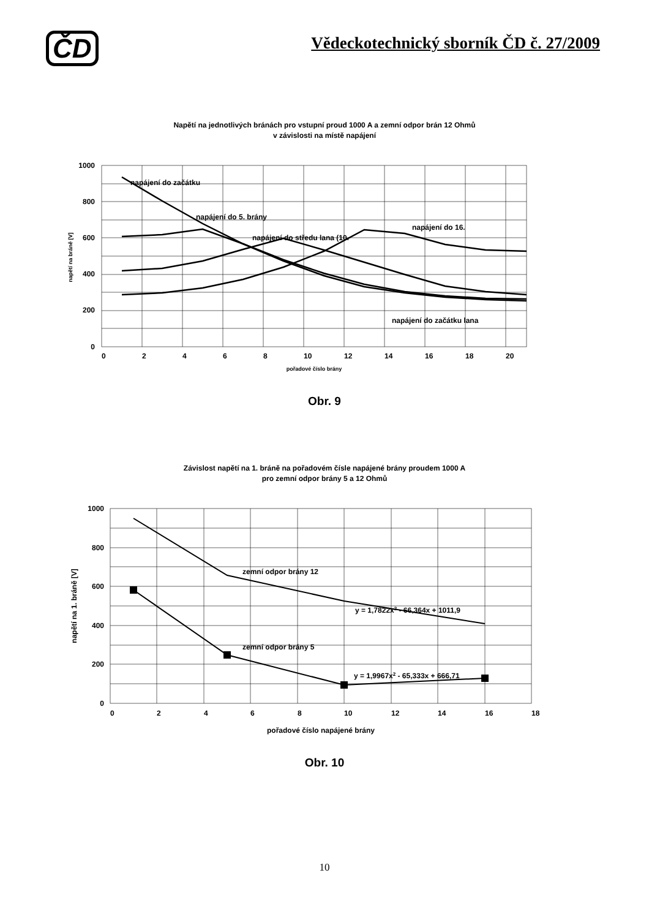ČD
Vědeckotechnický sborník ČD č. 27/2009
Napětí na jednotlivých bránách pro vstupní proud 1000 A a zemní odpor brán 12 Ohmů
v závislosti na místě napájení
napájení do začátku
napájení do 5. brány
napájení do středu lana (10.
napájení do 16.
napájení do začátku lana
1000
800
600
400
200
0
0
2
4
6
8
10
12
14
16
18
20
pořadové číslo brány
napětí na bráně [V]
Obr. 9
Závislost napětí na 1. bráně na pořadovém čísle napájené brány proudem 1000 A
pro zemní odpor brány 5 a 12 Ohmů
zemní odpor brány 12
zemní odpor brány 5
y = 1,7822x2 - 66,364x + 1011,9
y = 1,9967x2 - 65,333x + 666,71
1000
800
600
400
200
0
0
2
4
6
8
10
12
14
16
18
pořadové číslo napájené brány
napětí na 1. bráně [V]
Obr. 10
10